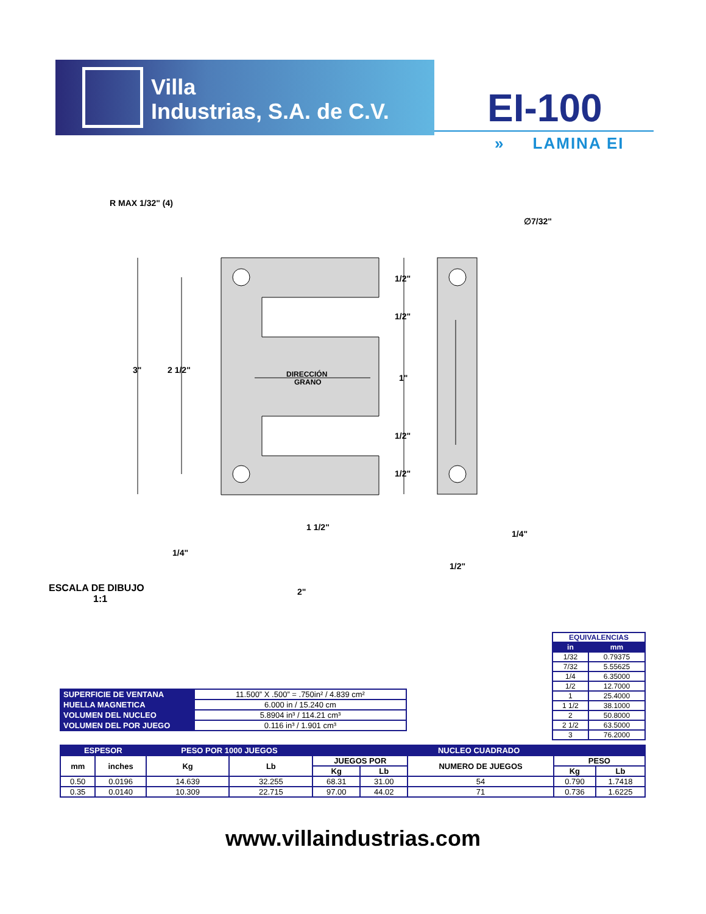Villa
Industrias, S.A. de C.V.
EI-100
» LAMINA EI
R MAX 1/32" (4)
∅7/32"
3"
2 1/2"
DIRECCIÓN
GRANO
1/2"
1/2"
1"
1/2"
1/2"
1 1/2"
1/4"
2"
1/4"
1/2"
ESCALA DE DIBUJO
1:1
| EQUIVALENCIAS | |
| --- | --- |
| in | mm |
| 1/32 | 0.79375 |
| 7/32 | 5.55625 |
| 1/4 | 6.35000 |
| 1/2 | 12.7000 |
| 1 | 25.4000 |
| 1 1/2 | 38.1000 |
| 2 | 50.8000 |
| 2 1/2 | 63.5000 |
| 3 | 76.2000 |
| SUPERFICIE DE VENTANA | 11.500” X .500” = .750in² / 4.839 cm² |
| HUELLA MAGNETICA | 6.000 in / 15.240 cm |
| VOLUMEN DEL NUCLEO | 5.8904 in³ / 114.21 cm³ |
| VOLUMEN DEL POR JUEGO | 0.116 in³ / 1.901 cm³ |
| ESPESOR | | PESO POR 1000 JUEGOS | | NUCLEO CUADRADO | | | | |
| --- | --- | --- | --- | --- | --- | --- | --- | --- |
| mm | inches | Kg | Lb | JUEGOS POR | | NUMERO DE JUEGOS | PESO | |
| | | | | Kg | Lb | | Kg | Lb |
| 0.50 | 0.0196 | 14.639 | 32.255 | 68.31 | 31.00 | 54 | 0.790 | 1.7418 |
| 0.35 | 0.0140 | 10.309 | 22.715 | 97.00 | 44.02 | 71 | 0.736 | 1.6225 |
www.villaindustrias.com